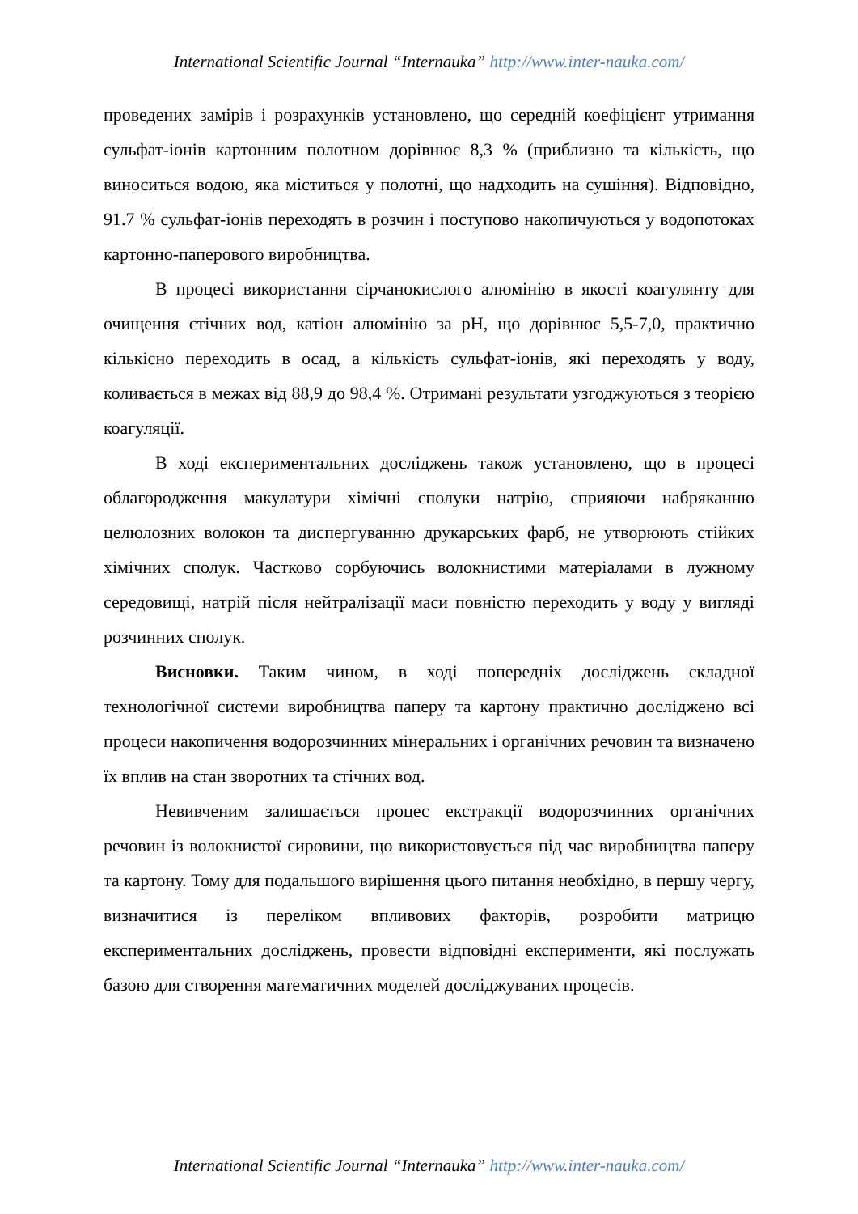International Scientific Journal “Internauka” http://www.inter-nauka.com/
проведених замірів і розрахунків установлено, що середній коефіцієнт утримання сульфат-іонів картонним полотном дорівнює 8,3 % (приблизно та кількість, що виноситься водою, яка міститься у полотні, що надходить на сушіння). Відповідно, 91.7 % сульфат-іонів переходять в розчин і поступово накопичуються у водопотоках картонно-паперового виробництва.
В процесі використання сірчанокислого алюмінію в якості коагулянту для очищення стічних вод, катіон алюмінію за pH, що дорівнює 5,5-7,0, практично кількісно переходить в осад, а кількість сульфат-іонів, які переходять у воду, коливається в межах від 88,9 до 98,4 %. Отримані результати узгоджуються з теорією коагуляції.
В ході експериментальних досліджень також установлено, що в процесі облагородження макулатури хімічні сполуки натрію, сприяючи набряканню целюлозних волокон та диспергуванню друкарських фарб, не утворюють стійких хімічних сполук. Частково сорбуючись волокнистими матеріалами в лужному середовищі, натрій після нейтралізації маси повністю переходить у воду у вигляді розчинних сполук.
Висновки. Таким чином, в ході попередніх досліджень складної технологічної системи виробництва паперу та картону практично досліджено всі процеси накопичення водорозчинних мінеральних і органічних речовин та визначено їх вплив на стан зворотних та стічних вод.
Невивченим залишається процес екстракції водорозчинних органічних речовин із волокнистої сировини, що використовується під час виробництва паперу та картону. Тому для подальшого вирішення цього питання необхідно, в першу чергу, визначитися із переліком впливових факторів, розробити матрицю експериментальних досліджень, провести відповідні експерименти, які послужать базою для створення математичних моделей досліджуваних процесів.
International Scientific Journal “Internauka” http://www.inter-nauka.com/